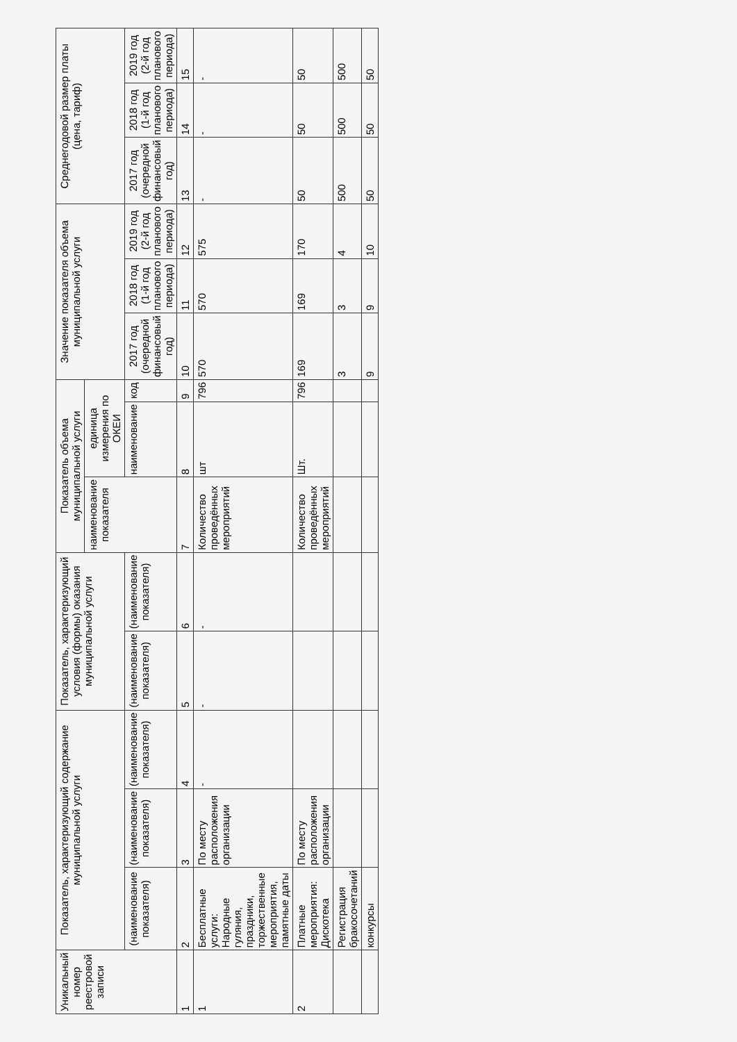| Уникальный номер реестровой записи | Показатель, характеризующий содержание муниципальной услуги | | | Показатель, характеризующий условия (формы) оказания муниципальной услуги | | Показатель объема муниципальной услуги | | | Значение показателя объема муниципальной услуги | | | Среднегодовой размер платы (цена, тариф) | | |
| --- | --- | --- | --- | --- | --- | --- | --- | --- | --- | --- | --- | --- | --- | --- |
| | | | | | | наименование показателя | единица измерения по ОКЕИ | | | | | | | |
| | (наименование показателя) | (наименование показателя) | (наименование показателя) | (наименование показателя) | (наименование показателя) | | наименование | код | 2017 год (очередной финансовый год) | 2018 год (1-й год планового периода) | 2019 год (2-й год планового периода) | 2017 год (очередной финансовый год) | 2018 год (1-й год планового периода) | 2019 год (2-й год планового периода) |
| 1 | 2 | 3 | 4 | 5 | 6 | 7 | 8 | 9 | 10 | 11 | 12 | 13 | 14 | 15 |
| 1 | Бесплатные услуги: Народные гуляния, праздники, торжественные мероприятия, памятные даты | По месту расположения организации | - | - | - | Количество проведённых мероприятий | шт | 796 | 570 | 570 | 575 | - | - | - |
| 2 | Платные мероприятия: Дискотека | По месту расположения организации | | | | Количество проведённых мероприятий | Шт. | 796 | 169 | 169 | 170 | 50 | 50 | 50 |
| | Регистрация бракосочетаний | | | | | | | | 3 | 3 | 4 | 500 | 500 | 500 |
| | конкурсы | | | | | | | | 9 | 9 | 10 | 50 | 50 | 50 |